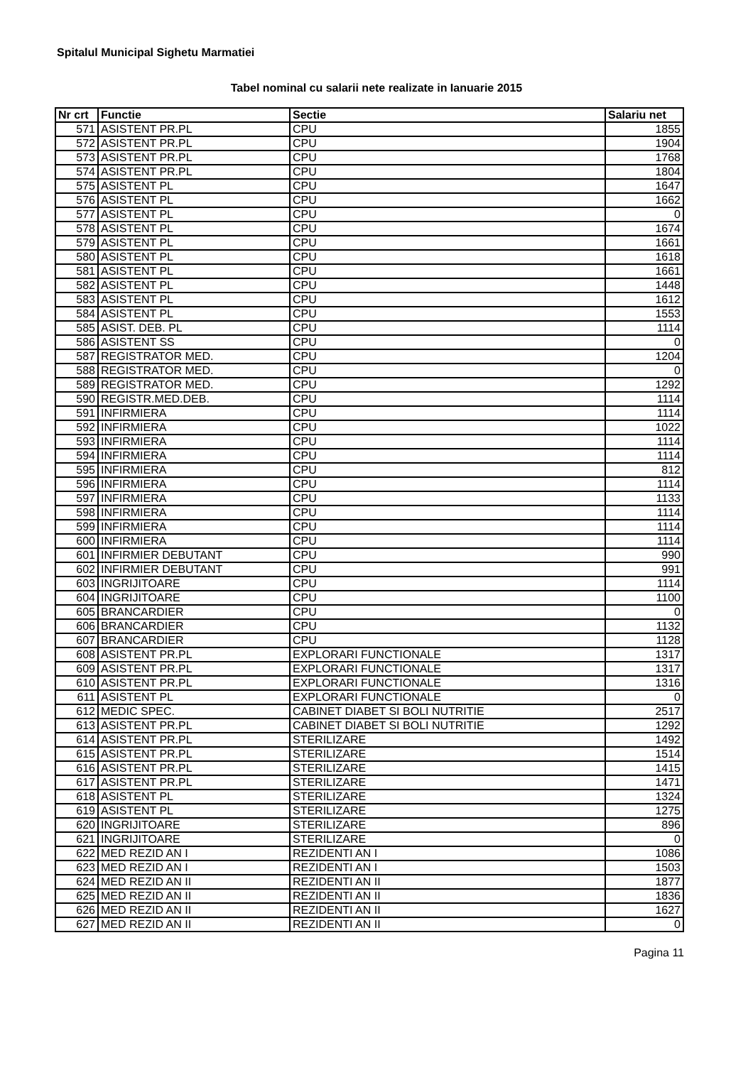Spitalul Municipal Sighetu Marmatiei
Tabel nominal cu salarii nete realizate in Ianuarie 2015
| Nr crt | Functie | Sectie | Salariu net |
| --- | --- | --- | --- |
| 571 | ASISTENT PR.PL | CPU | 1855 |
| 572 | ASISTENT PR.PL | CPU | 1904 |
| 573 | ASISTENT PR.PL | CPU | 1768 |
| 574 | ASISTENT PR.PL | CPU | 1804 |
| 575 | ASISTENT PL | CPU | 1647 |
| 576 | ASISTENT PL | CPU | 1662 |
| 577 | ASISTENT PL | CPU | 0 |
| 578 | ASISTENT PL | CPU | 1674 |
| 579 | ASISTENT PL | CPU | 1661 |
| 580 | ASISTENT PL | CPU | 1618 |
| 581 | ASISTENT PL | CPU | 1661 |
| 582 | ASISTENT PL | CPU | 1448 |
| 583 | ASISTENT PL | CPU | 1612 |
| 584 | ASISTENT PL | CPU | 1553 |
| 585 | ASIST. DEB. PL | CPU | 1114 |
| 586 | ASISTENT SS | CPU | 0 |
| 587 | REGISTRATOR MED. | CPU | 1204 |
| 588 | REGISTRATOR MED. | CPU | 0 |
| 589 | REGISTRATOR MED. | CPU | 1292 |
| 590 | REGISTR.MED.DEB. | CPU | 1114 |
| 591 | INFIRMIERA | CPU | 1114 |
| 592 | INFIRMIERA | CPU | 1022 |
| 593 | INFIRMIERA | CPU | 1114 |
| 594 | INFIRMIERA | CPU | 1114 |
| 595 | INFIRMIERA | CPU | 812 |
| 596 | INFIRMIERA | CPU | 1114 |
| 597 | INFIRMIERA | CPU | 1133 |
| 598 | INFIRMIERA | CPU | 1114 |
| 599 | INFIRMIERA | CPU | 1114 |
| 600 | INFIRMIERA | CPU | 1114 |
| 601 | INFIRMIER DEBUTANT | CPU | 990 |
| 602 | INFIRMIER DEBUTANT | CPU | 991 |
| 603 | INGRIJITOARE | CPU | 1114 |
| 604 | INGRIJITOARE | CPU | 1100 |
| 605 | BRANCARDIER | CPU | 0 |
| 606 | BRANCARDIER | CPU | 1132 |
| 607 | BRANCARDIER | CPU | 1128 |
| 608 | ASISTENT PR.PL | EXPLORARI FUNCTIONALE | 1317 |
| 609 | ASISTENT PR.PL | EXPLORARI FUNCTIONALE | 1317 |
| 610 | ASISTENT PR.PL | EXPLORARI FUNCTIONALE | 1316 |
| 611 | ASISTENT PL | EXPLORARI FUNCTIONALE | 0 |
| 612 | MEDIC SPEC. | CABINET DIABET SI BOLI NUTRITIE | 2517 |
| 613 | ASISTENT PR.PL | CABINET DIABET SI BOLI NUTRITIE | 1292 |
| 614 | ASISTENT PR.PL | STERILIZARE | 1492 |
| 615 | ASISTENT PR.PL | STERILIZARE | 1514 |
| 616 | ASISTENT PR.PL | STERILIZARE | 1415 |
| 617 | ASISTENT PR.PL | STERILIZARE | 1471 |
| 618 | ASISTENT PL | STERILIZARE | 1324 |
| 619 | ASISTENT PL | STERILIZARE | 1275 |
| 620 | INGRIJITOARE | STERILIZARE | 896 |
| 621 | INGRIJITOARE | STERILIZARE | 0 |
| 622 | MED REZID AN I | REZIDENTI AN I | 1086 |
| 623 | MED REZID AN I | REZIDENTI AN I | 1503 |
| 624 | MED REZID AN II | REZIDENTI AN II | 1877 |
| 625 | MED REZID AN II | REZIDENTI AN II | 1836 |
| 626 | MED REZID AN II | REZIDENTI AN II | 1627 |
| 627 | MED REZID AN II | REZIDENTI AN II | 0 |
Pagina 11